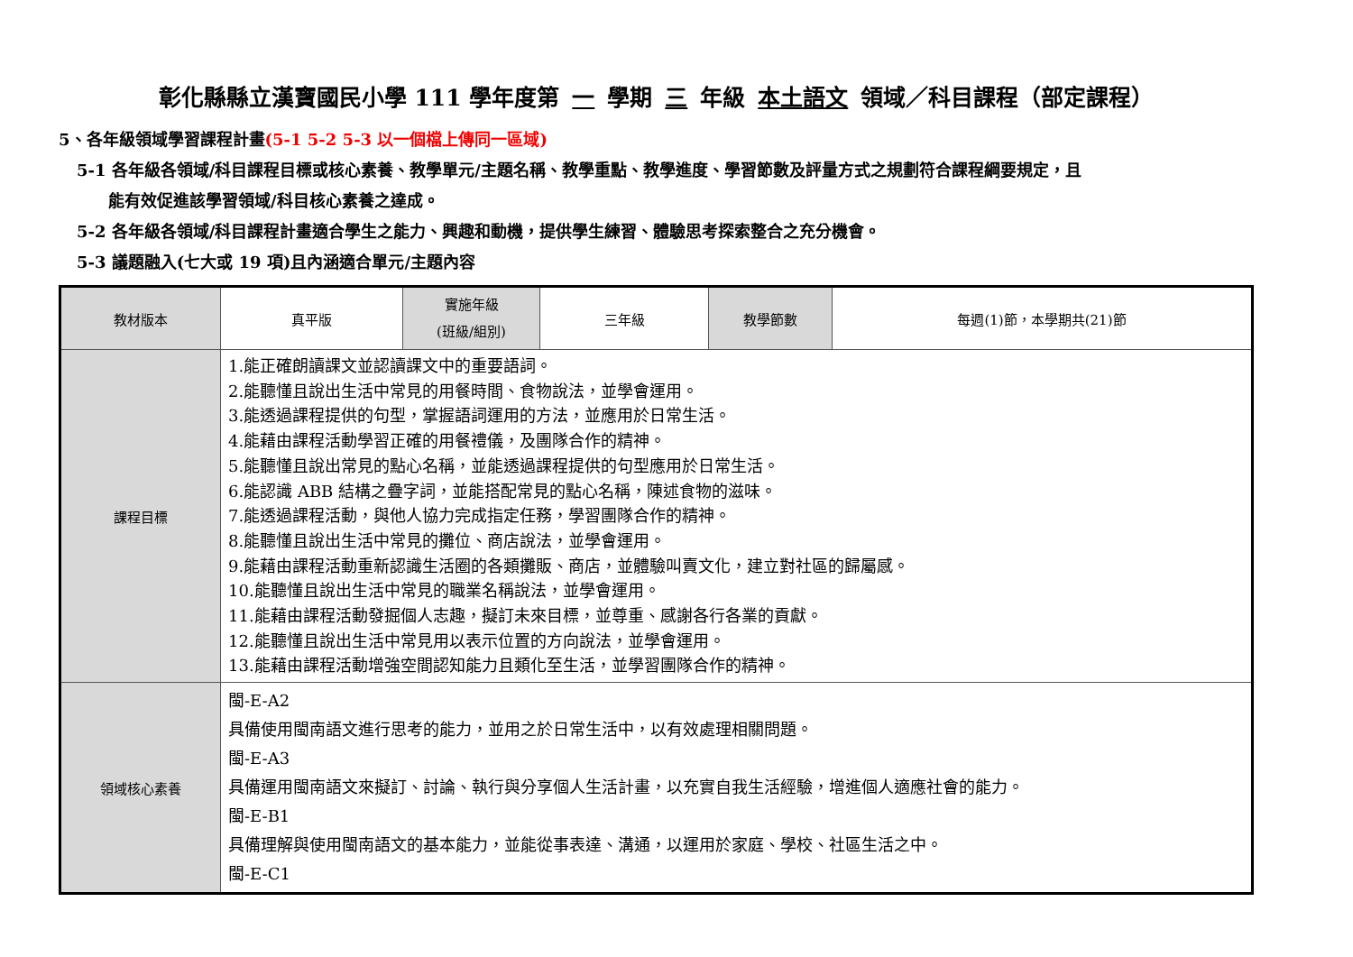彰化縣縣立漢寶國民小學 111 學年度第 一 學期 三 年級 本土語文 領域／科目課程（部定課程）
5、各年級領域學習課程計畫(5-1 5-2 5-3 以一個檔上傳同一區域)
5-1 各年級各領域/科目課程目標或核心素養、教學單元/主題名稱、教學重點、教學進度、學習節數及評量方式之規劃符合課程綱要規定，且
能有效促進該學習領域/科目核心素養之達成。
5-2 各年級各領域/科目課程計畫適合學生之能力、興趣和動機，提供學生練習、體驗思考探索整合之充分機會。
5-3 議題融入(七大或 19 項)且內涵適合單元/主題內容
| 教材版本 | 真平版 | 實施年級 (班級/組別) | 三年級 | 教學節數 | 每週(1)節，本學期共(21)節 |
| 課程目標 | 1.能正確朗讀課文並認讀課文中的重要語詞。 2.能聽懂且說出生活中常見的用餐時間、食物說法，並學會運用。 3.能透過課程提供的句型，掌握語詞運用的方法，並應用於日常生活。 4.能藉由課程活動學習正確的用餐禮儀，及團隊合作的精神。 5.能聽懂且說出常見的點心名稱，並能透過課程提供的句型應用於日常生活。 6.能認識 ABB 結構之疊字詞，並能搭配常見的點心名稱，陳述食物的滋味。 7.能透過課程活動，與他人協力完成指定任務，學習團隊合作的精神。 8.能聽懂且說出生活中常見的攤位、商店說法，並學會運用。 9.能藉由課程活動重新認識生活圈的各類攤販、商店，並體驗叫賣文化，建立對社區的歸屬感。 10.能聽懂且說出生活中常見的職業名稱說法，並學會運用。 11.能藉由課程活動發掘個人志趣，擬訂未來目標，並尊重、感謝各行各業的貢獻。 12.能聽懂且說出生活中常見用以表示位置的方向說法，並學會運用。 13.能藉由課程活動增強空間認知能力且類化至生活，並學習團隊合作的精神。 | | | | |
| 領域核心素養 | 閩-E-A2 具備使用閩南語文進行思考的能力，並用之於日常生活中，以有效處理相關問題。 閩-E-A3 具備運用閩南語文來擬訂、討論、執行與分享個人生活計畫，以充實自我生活經驗，增進個人適應社會的能力。 閩-E-B1 具備理解與使用閩南語文的基本能力，並能從事表達、溝通，以運用於家庭、學校、社區生活之中。 閩-E-C1 | | | | |